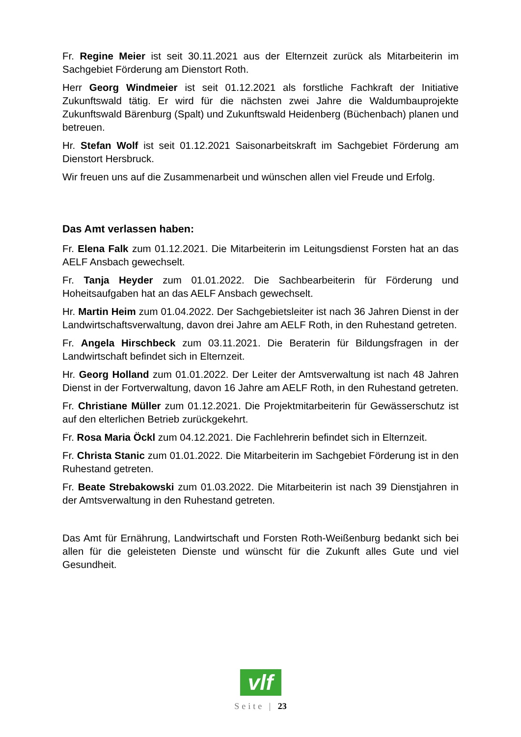Fr. Regine Meier ist seit 30.11.2021 aus der Elternzeit zurück als Mitarbeiterin im Sachgebiet Förderung am Dienstort Roth.
Herr Georg Windmeier ist seit 01.12.2021 als forstliche Fachkraft der Initiative Zukunftswald tätig. Er wird für die nächsten zwei Jahre die Waldumbauprojekte Zukunftswald Bärenburg (Spalt) und Zukunftswald Heidenberg (Büchenbach) planen und betreuen.
Hr. Stefan Wolf ist seit 01.12.2021 Saisonarbeitskraft im Sachgebiet Förderung am Dienstort Hersbruck.
Wir freuen uns auf die Zusammenarbeit und wünschen allen viel Freude und Erfolg.
Das Amt verlassen haben:
Fr. Elena Falk zum 01.12.2021. Die Mitarbeiterin im Leitungsdienst Forsten hat an das AELF Ansbach gewechselt.
Fr. Tanja Heyder zum 01.01.2022. Die Sachbearbeiterin für Förderung und Hoheitsaufgaben hat an das AELF Ansbach gewechselt.
Hr. Martin Heim zum 01.04.2022. Der Sachgebietsleiter ist nach 36 Jahren Dienst in der Landwirtschaftsverwaltung, davon drei Jahre am AELF Roth, in den Ruhestand getreten.
Fr. Angela Hirschbeck zum 03.11.2021. Die Beraterin für Bildungsfragen in der Landwirtschaft befindet sich in Elternzeit.
Hr. Georg Holland zum 01.01.2022. Der Leiter der Amtsverwaltung ist nach 48 Jahren Dienst in der Fortverwaltung, davon 16 Jahre am AELF Roth, in den Ruhestand getreten.
Fr. Christiane Müller zum 01.12.2021. Die Projektmitarbeiterin für Gewässerschutz ist auf den elterlichen Betrieb zurückgekehrt.
Fr. Rosa Maria Öckl zum 04.12.2021. Die Fachlehrerin befindet sich in Elternzeit.
Fr. Christa Stanic zum 01.01.2022. Die Mitarbeiterin im Sachgebiet Förderung ist in den Ruhestand getreten.
Fr. Beate Strebakowski zum 01.03.2022. Die Mitarbeiterin ist nach 39 Dienstjahren in der Amtsverwaltung in den Ruhestand getreten.
Das Amt für Ernährung, Landwirtschaft und Forsten Roth-Weißenburg bedankt sich bei allen für die geleisteten Dienste und wünscht für die Zukunft alles Gute und viel Gesundheit.
vlf
Seite | 23